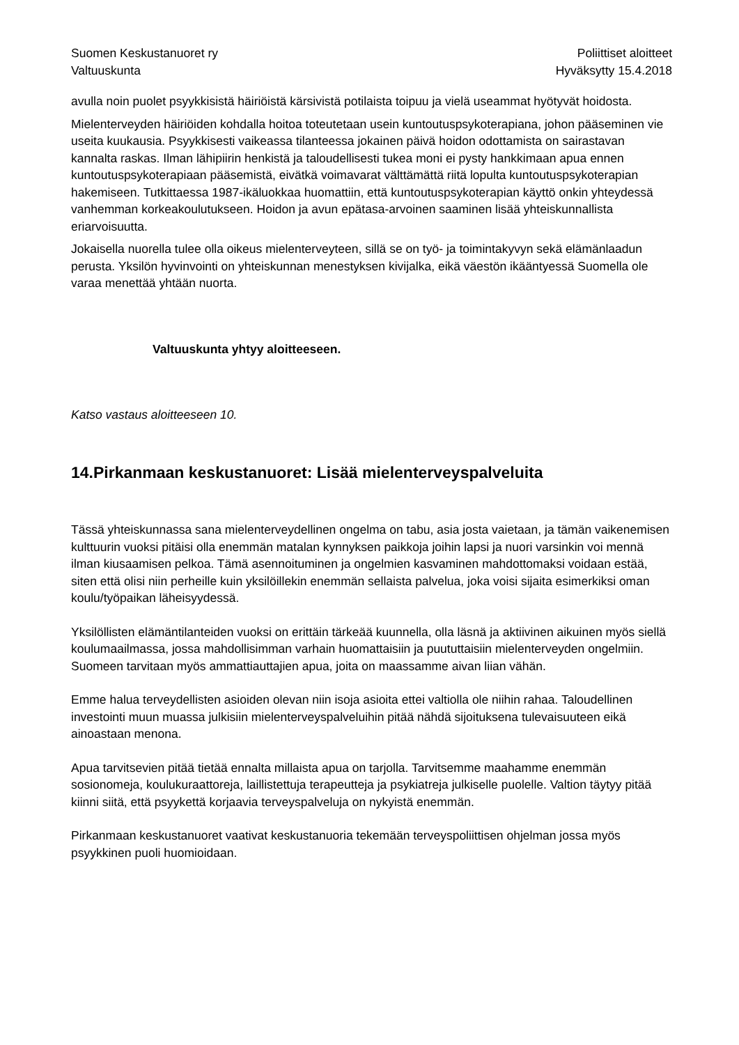Suomen Keskustanuoret ry
Valtuuskunta
Poliittiset aloitteet
Hyväksytty 15.4.2018
avulla noin puolet psyykkisistä häiriöistä kärsivistä potilaista toipuu ja vielä useammat hyötyvät hoidosta.
Mielenterveyden häiriöiden kohdalla hoitoa toteutetaan usein kuntoutuspsykoterapiana, johon pääseminen vie useita kuukausia. Psyykkisesti vaikeassa tilanteessa jokainen päivä hoidon odottamista on sairastavan kannalta raskas. Ilman lähipiirin henkistä ja taloudellisesti tukea moni ei pysty hankkimaan apua ennen kuntoutuspsykoterapiaan pääsemistä, eivätkä voimavarat välttämättä riitä lopulta kuntoutuspsykoterapian hakemiseen. Tutkittaessa 1987-ikäluokkaa huomattiin, että kuntoutuspsykoterapian käyttö onkin yhteydessä vanhemman korkeakoulutukseen. Hoidon ja avun epätasa-arvoinen saaminen lisää yhteiskunnallista eriarvoisuutta.
Jokaisella nuorella tulee olla oikeus mielenterveyteen, sillä se on työ- ja toimintakyvyn sekä elämänlaadun perusta. Yksilön hyvinvointi on yhteiskunnan menestyksen kivijalka, eikä väestön ikääntyessä Suomella ole varaa menettää yhtään nuorta.
Valtuuskunta yhtyy aloitteeseen.
Katso vastaus aloitteeseen 10.
14.Pirkanmaan keskustanuoret: Lisää mielenterveyspalveluita
Tässä yhteiskunnassa sana mielenterveydellinen ongelma on tabu, asia josta vaietaan, ja tämän vaikenemisen kulttuurin vuoksi pitäisi olla enemmän matalan kynnyksen paikkoja joihin lapsi ja nuori varsinkin voi mennä ilman kiusaamisen pelkoa. Tämä asennoituminen ja ongelmien kasvaminen mahdottomaksi voidaan estää, siten että olisi niin perheille kuin yksilöillekin enemmän sellaista palvelua, joka voisi sijaita esimerkiksi oman koulu/työpaikan läheisyydessä.
Yksilöllisten elämäntilanteiden vuoksi on erittäin tärkeää kuunnella, olla läsnä ja aktiivinen aikuinen myös siellä koulumaailmassa, jossa mahdollisimman varhain huomattaisiin ja puututtaisiin mielenterveyden ongelmiin. Suomeen tarvitaan myös ammattiauttajien apua, joita on maassamme aivan liian vähän.
Emme halua terveydellisten asioiden olevan niin isoja asioita ettei valtiolla ole niihin rahaa. Taloudellinen investointi muun muassa julkisiin mielenterveyspalveluihin pitää nähdä sijoituksena tulevaisuuteen eikä ainoastaan menona.
Apua tarvitsevien pitää tietää ennalta millaista apua on tarjolla. Tarvitsemme maahamme enemmän sosionomeja, koulukuraattoreja, laillistettuja terapeutteja ja psykiatreja julkiselle puolelle. Valtion täytyy pitää kiinni siitä, että psyykettä korjaavia terveyspalveluja on nykyistä enemmän.
Pirkanmaan keskustanuoret vaativat keskustanuoria tekemään terveyspoliittisen ohjelman jossa myös psyykkinen puoli huomioidaan.